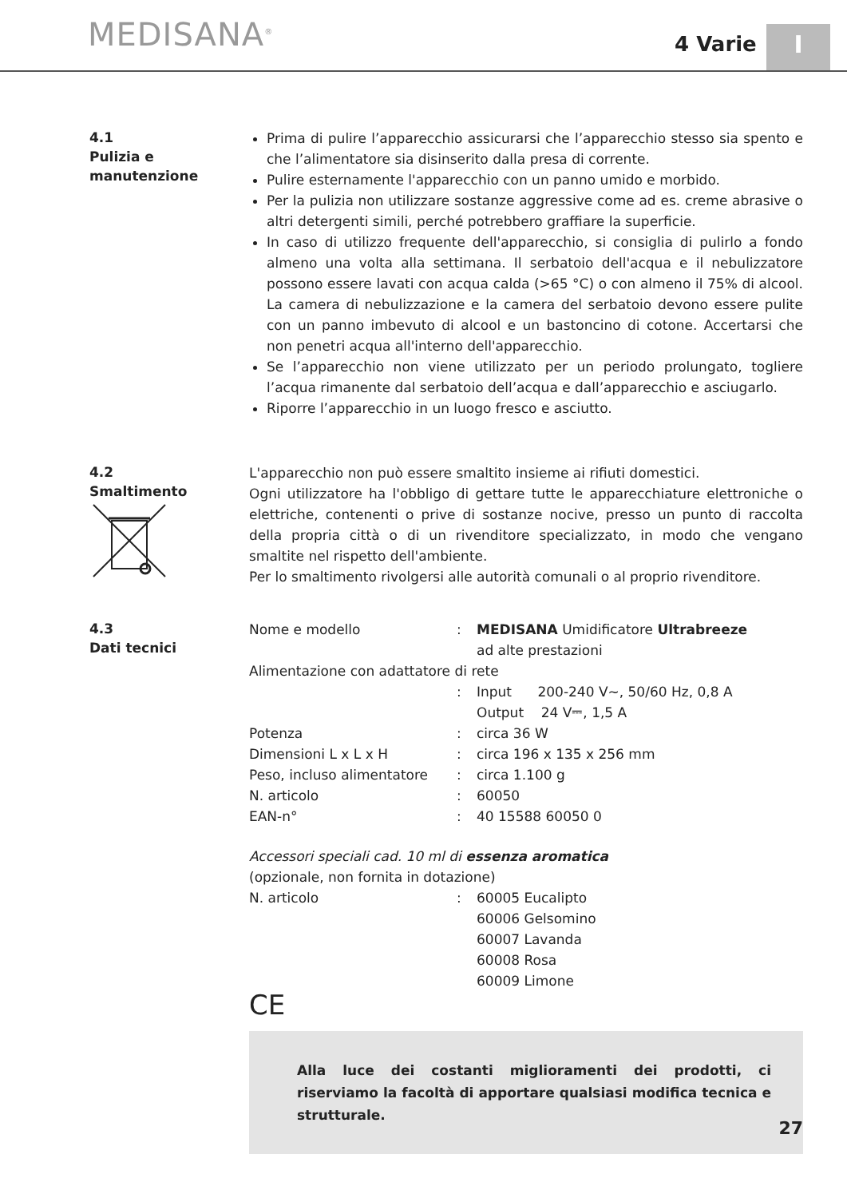MEDISANA<sup>®</sup> 4 Varie I
4.1
Pulizia e
manutenzione
Prima di pulire l’apparecchio assicurarsi che l’apparecchio stesso sia spento e che l’alimentatore sia disinserito dalla presa di corrente.
Pulire esternamente l'apparecchio con un panno umido e morbido.
Per la pulizia non utilizzare sostanze aggressive come ad es. creme abrasive o altri detergenti simili, perché potrebbero graffiare la superficie.
In caso di utilizzo frequente dell'apparecchio, si consiglia di pulirlo a fondo almeno una volta alla settimana. Il serbatoio dell'acqua e il nebulizzatore possono essere lavati con acqua calda (>65 °C) o con almeno il 75% di alcool. La camera di nebulizzazione e la camera del serbatoio devono essere pulite con un panno imbevuto di alcool e un bastoncino di cotone. Accertarsi che non penetri acqua all'interno dell'apparecchio.
Se l’apparecchio non viene utilizzato per un periodo prolungato, togliere l’acqua rimanente dal serbatoio dell’acqua e dall’apparecchio e asciugarlo.
Riporre l’apparecchio in un luogo fresco e asciutto.
4.2
Smaltimento
L'apparecchio non può essere smaltito insieme ai rifiuti domestici.
Ogni utilizzatore ha l'obbligo di gettare tutte le apparecchiature elettroniche o elettriche, contenenti o prive di sostanze nocive, presso un punto di raccolta della propria città o di un rivenditore specializzato, in modo che vengano smaltite nel rispetto dell'ambiente.
Per lo smaltimento rivolgersi alle autorità comunali o al proprio rivenditore.
4.3
Dati tecnici
| Nome e modello | : | MEDISANA Umidificatore Ultrabreeze ad alte prestazioni |
| Alimentazione con adattatore di rete | | |
| | : | Input 200-240 V~, 50/60 Hz, 0,8 A Output 24 V⎓, 1,5 A |
| Potenza | : | circa 36 W |
| Dimensioni L x L x H | : | circa 196 x 135 x 256 mm |
| Peso, incluso alimentatore | : | circa 1.100 g |
| N. articolo | : | 60050 |
| EAN-n° | : | 40 15588 60050 0 |
| Accessori speciali cad. 10 ml di essenza aromatica (opzionale, non fornita in dotazione) | | |
| N. articolo | : | 60005 Eucalipto 60006 Gelsomino 60007 Lavanda 60008 Rosa 60009 Limone |
CE
Alla luce dei costanti miglioramenti dei prodotti, ci riserviamo la facoltà di apportare qualsiasi modifica tecnica e strutturale.
27